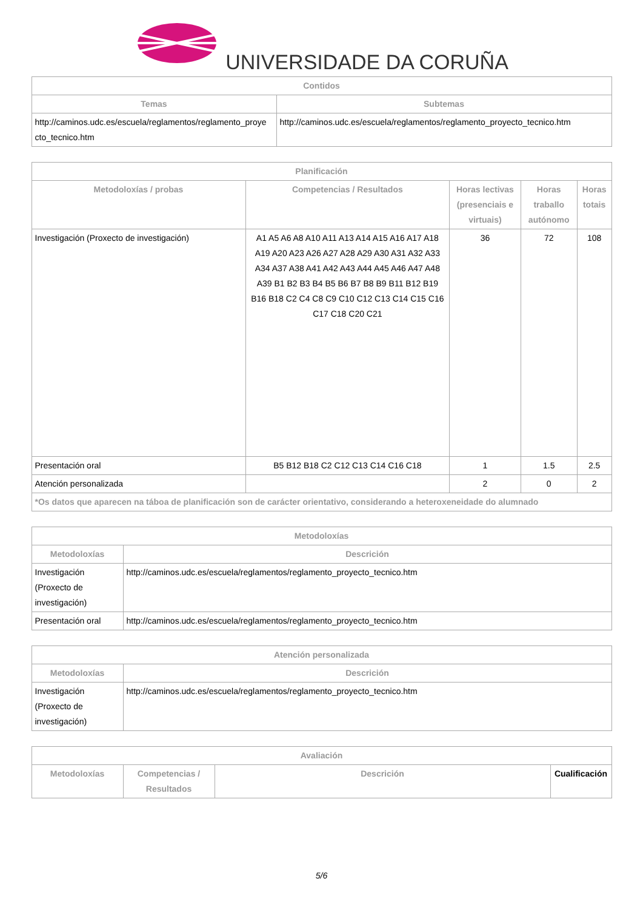UNIVERSIDADE DA CORUÑA
| Contidos | |
| --- | --- |
| Temas | Subtemas |
| http://caminos.udc.es/escuela/reglamentos/reglamento_proye cto_tecnico.htm | http://caminos.udc.es/escuela/reglamentos/reglamento_proyecto_tecnico.htm |
| Planificación | | | | |
| --- | --- | --- | --- | --- |
| Metodoloxías / probas | Competencias / Resultados | Horas lectivas (presenciais e virtuais) | Horas traballo autónomo | Horas totais |
| Investigación (Proxecto de investigación) | A1 A5 A6 A8 A10 A11 A13 A14 A15 A16 A17 A18 A19 A20 A23 A26 A27 A28 A29 A30 A31 A32 A33 A34 A37 A38 A41 A42 A43 A44 A45 A46 A47 A48 A39 B1 B2 B3 B4 B5 B6 B7 B8 B9 B11 B12 B19 B16 B18 C2 C4 C8 C9 C10 C12 C13 C14 C15 C16 C17 C18 C20 C21 | 36 | 72 | 108 |
| Presentación oral | B5 B12 B18 C2 C12 C13 C14 C16 C18 | 1 | 1.5 | 2.5 |
| Atención personalizada | | 2 | 0 | 2 |
| *Os datos que aparecen na táboa de planificación son de carácter orientativo, considerando a heteroxeneidade do alumnado | | | | |
| Metodoloxías | |
| --- | --- |
| Metodoloxías | Descrición |
| Investigación (Proxecto de investigación) | http://caminos.udc.es/escuela/reglamentos/reglamento_proyecto_tecnico.htm |
| Presentación oral | http://caminos.udc.es/escuela/reglamentos/reglamento_proyecto_tecnico.htm |
| Atención personalizada | |
| --- | --- |
| Metodoloxías | Descrición |
| Investigación (Proxecto de investigación) | http://caminos.udc.es/escuela/reglamentos/reglamento_proyecto_tecnico.htm |
| Avaliación | | | |
| --- | --- | --- | --- |
| Metodoloxías | Competencias / Resultados | Descrición | Cualificación |
5/6